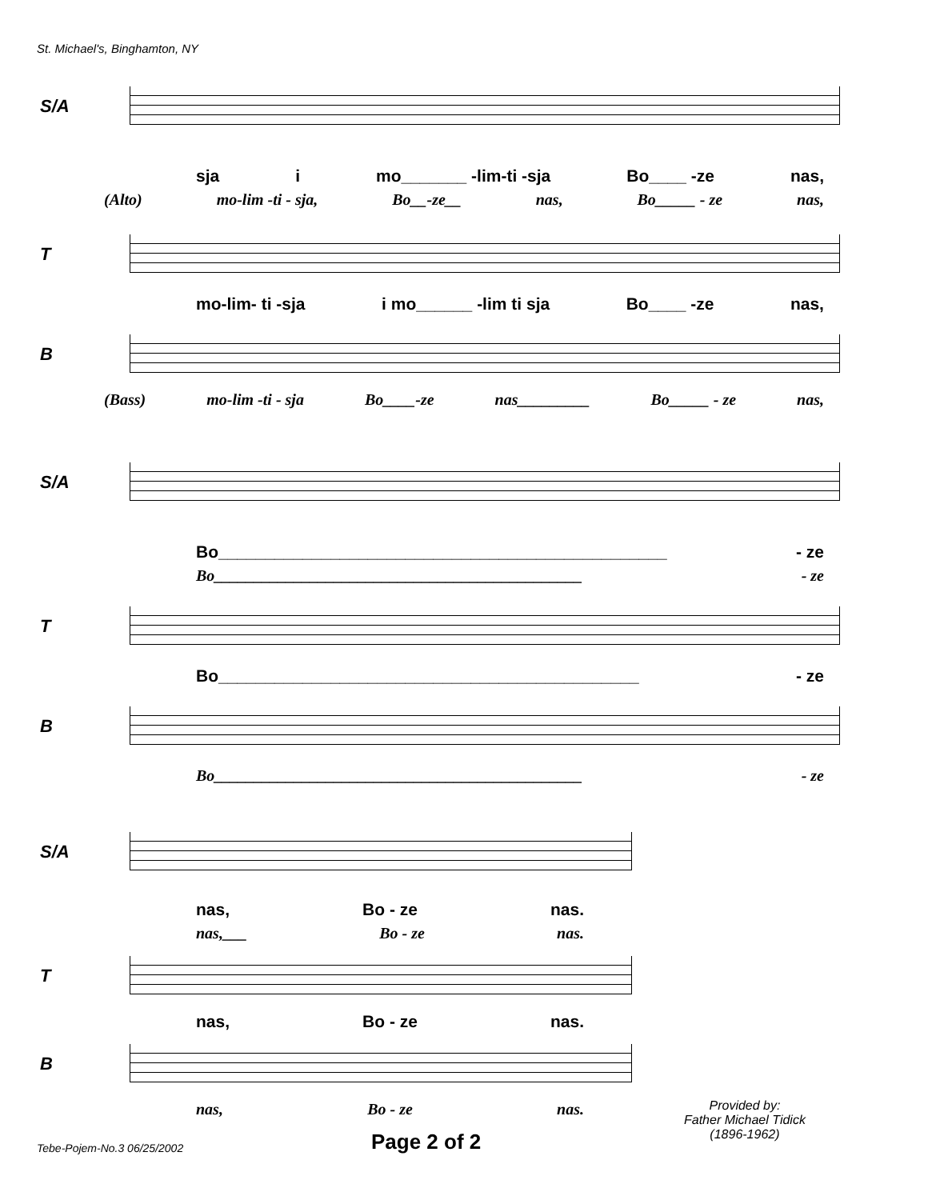St. Michael's, Binghamton, NY
S/A
sja i mo_______ -lim-ti -sja Bo____ -ze nas,
(Alto) mo-lim -ti - sja, Bo__-ze__ nas, Bo_____ - ze nas,
T
mo-lim- ti -sja i mo______ -lim ti sja Bo____ -ze nas,
B
(Bass) mo-lim -ti - sja Bo____-ze nas_________ Bo_____ - ze nas,
S/A
Bo________________________________________________ - ze
Bo______________________________________________ - ze
T
Bo_____________________________________________ - ze
B
Bo______________________________________________ - ze
S/A
nas, Bo - ze nas.
nas,___ Bo - ze nas.
T
nas, Bo - ze nas.
B
nas, Bo - ze nas.
Provided by:
Father Michael Tidick
(1896-1962)
Tebe-Pojem-No.3 06/25/2002 Page 2 of 2